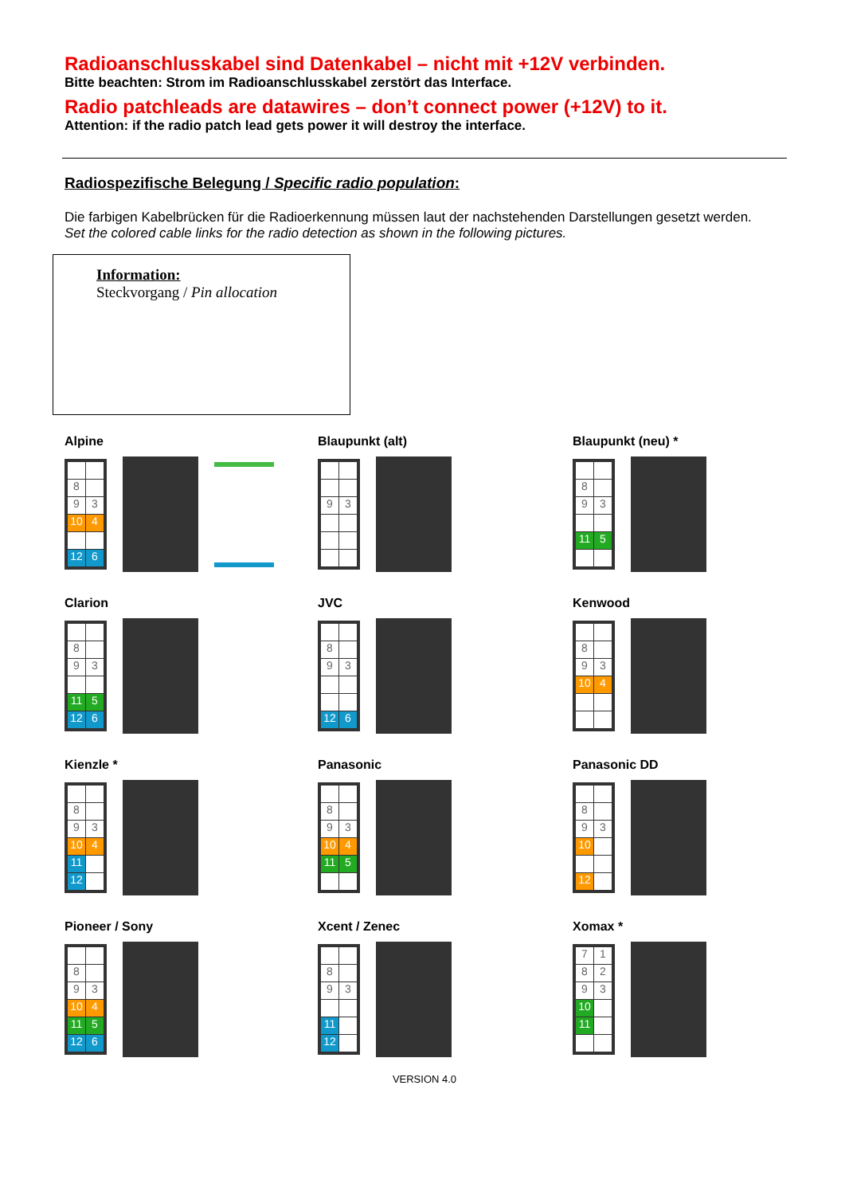Radioanschlusskabel sind Datenkabel – nicht mit +12V verbinden.
Bitte beachten: Strom im Radioanschlusskabel zerstört das Interface.
Radio patchleads are datawires – don’t connect power (+12V) to it.
Attention: if the radio patch lead gets power it will destroy the interface.
Radiospezifische Belegung / Specific radio population:
Die farbigen Kabelbrücken für die Radioerkennung müssen laut der nachstehenden Darstellungen gesetzt werden.
Set the colored cable links for the radio detection as shown in the following pictures.
Information:
Steckvorgang / Pin allocation
Alpine
8 93 10 4 12 6
Blaupunkt (alt)
93
Blaupunkt (neu) *
8 93 11 5
Clarion
8 93 11 5 12 6
JVC
8 93 12 6
Kenwood
8 93 10 4
Kienzle *
8 93 10 4 11 12
Panasonic
8 93 10 4 11 5
Panasonic DD
8 93 10 12
Pioneer / Sony
8 93 10 4 11 5 12 6
Xcent / Zenec
8 93 11 12
Xomax *
718293 10 11
VERSION 4.0